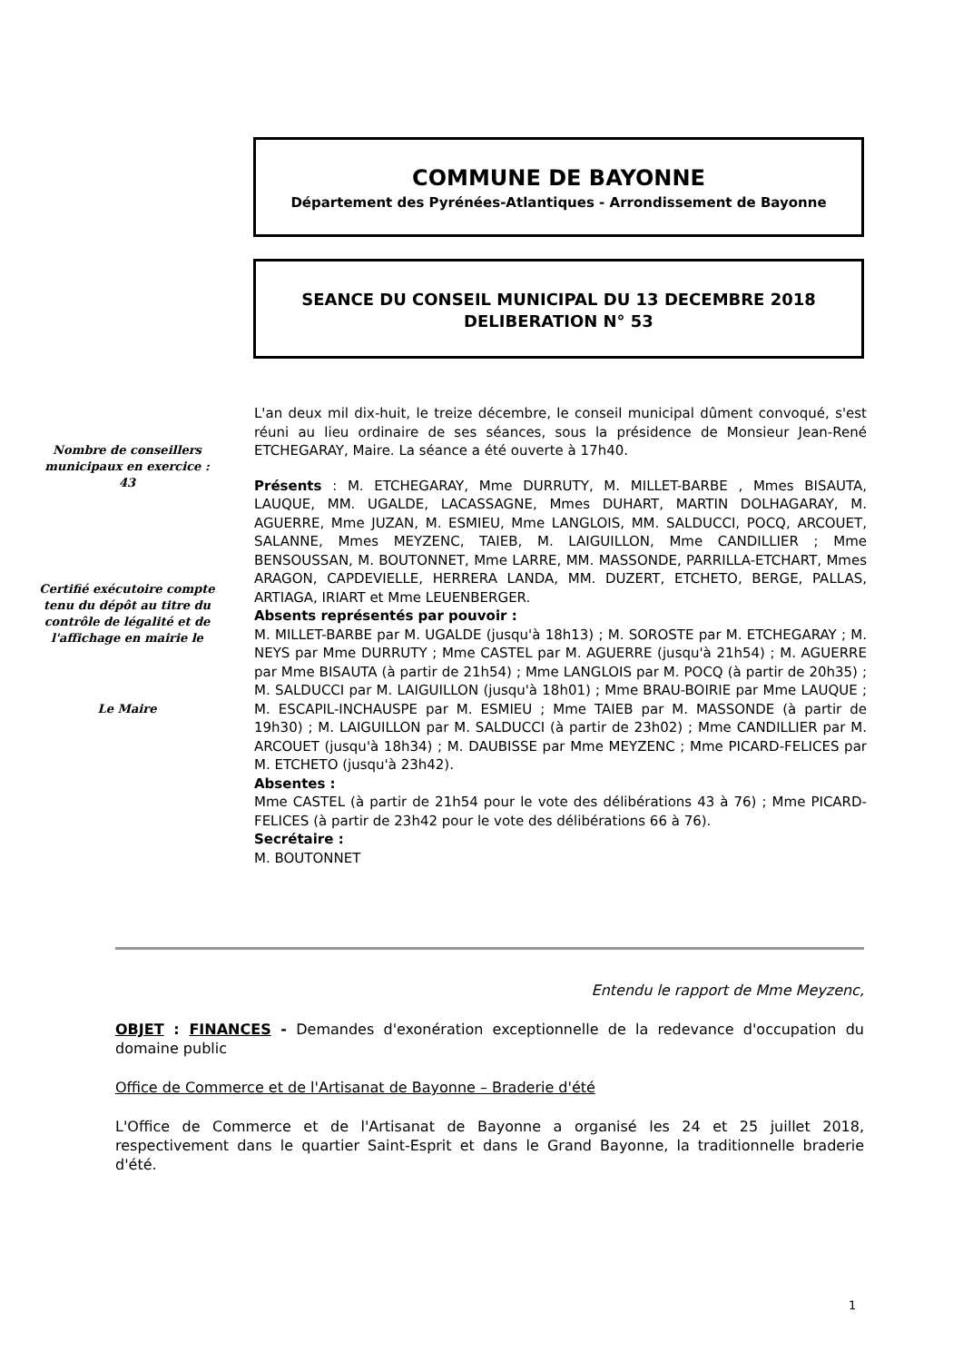COMMUNE DE BAYONNE
Département des Pyrénées-Atlantiques - Arrondissement de Bayonne
SEANCE DU CONSEIL MUNICIPAL DU 13 DECEMBRE 2018
DELIBERATION N° 53
Nombre de conseillers municipaux en exercice : 43
Certifié exécutoire compte tenu du dépôt au titre du contrôle de légalité et de l'affichage en mairie le
Le Maire
L'an deux mil dix-huit, le treize décembre, le conseil municipal dûment convoqué, s'est réuni au lieu ordinaire de ses séances, sous la présidence de Monsieur Jean-René ETCHEGARAY, Maire. La séance a été ouverte à 17h40.
Présents : M. ETCHEGARAY, Mme DURRUTY, M. MILLET-BARBE , Mmes BISAUTA, LAUQUE, MM. UGALDE, LACASSAGNE, Mmes DUHART, MARTIN DOLHAGARAY, M. AGUERRE, Mme JUZAN, M. ESMIEU, Mme LANGLOIS, MM. SALDUCCI, POCQ, ARCOUET, SALANNE, Mmes MEYZENC, TAIEB, M. LAIGUILLON, Mme CANDILLIER ; Mme BENSOUSSAN, M. BOUTONNET, Mme LARRE, MM. MASSONDE, PARRILLA-ETCHART, Mmes ARAGON, CAPDEVIELLE, HERRERA LANDA, MM. DUZERT, ETCHETO, BERGE, PALLAS, ARTIAGA, IRIART et Mme LEUENBERGER.
Absents représentés par pouvoir :
M. MILLET-BARBE par M. UGALDE (jusqu'à 18h13) ; M. SOROSTE par M. ETCHEGARAY ; M. NEYS par Mme DURRUTY ; Mme CASTEL par M. AGUERRE (jusqu'à 21h54) ; M. AGUERRE par Mme BISAUTA (à partir de 21h54) ; Mme LANGLOIS par M. POCQ (à partir de 20h35) ; M. SALDUCCI par M. LAIGUILLON (jusqu'à 18h01) ; Mme BRAU-BOIRIE par Mme LAUQUE ; M. ESCAPIL-INCHAUSPE par M. ESMIEU ; Mme TAIEB par M. MASSONDE (à partir de 19h30) ; M. LAIGUILLON par M. SALDUCCI (à partir de 23h02) ; Mme CANDILLIER par M. ARCOUET (jusqu'à 18h34) ; M. DAUBISSE par Mme MEYZENC ; Mme PICARD-FELICES par M. ETCHETO (jusqu'à 23h42).
Absentes :
Mme CASTEL (à partir de 21h54 pour le vote des délibérations 43 à 76) ; Mme PICARD-FELICES (à partir de 23h42 pour le vote des délibérations 66 à 76).
Secrétaire :
M. BOUTONNET
Entendu le rapport de Mme Meyzenc,
OBJET : FINANCES - Demandes d'exonération exceptionnelle de la redevance d'occupation du domaine public
Office de Commerce et de l'Artisanat de Bayonne – Braderie d'été
L'Office de Commerce et de l'Artisanat de Bayonne a organisé les 24 et 25 juillet 2018, respectivement dans le quartier Saint-Esprit et dans le Grand Bayonne, la traditionnelle braderie d'été.
1